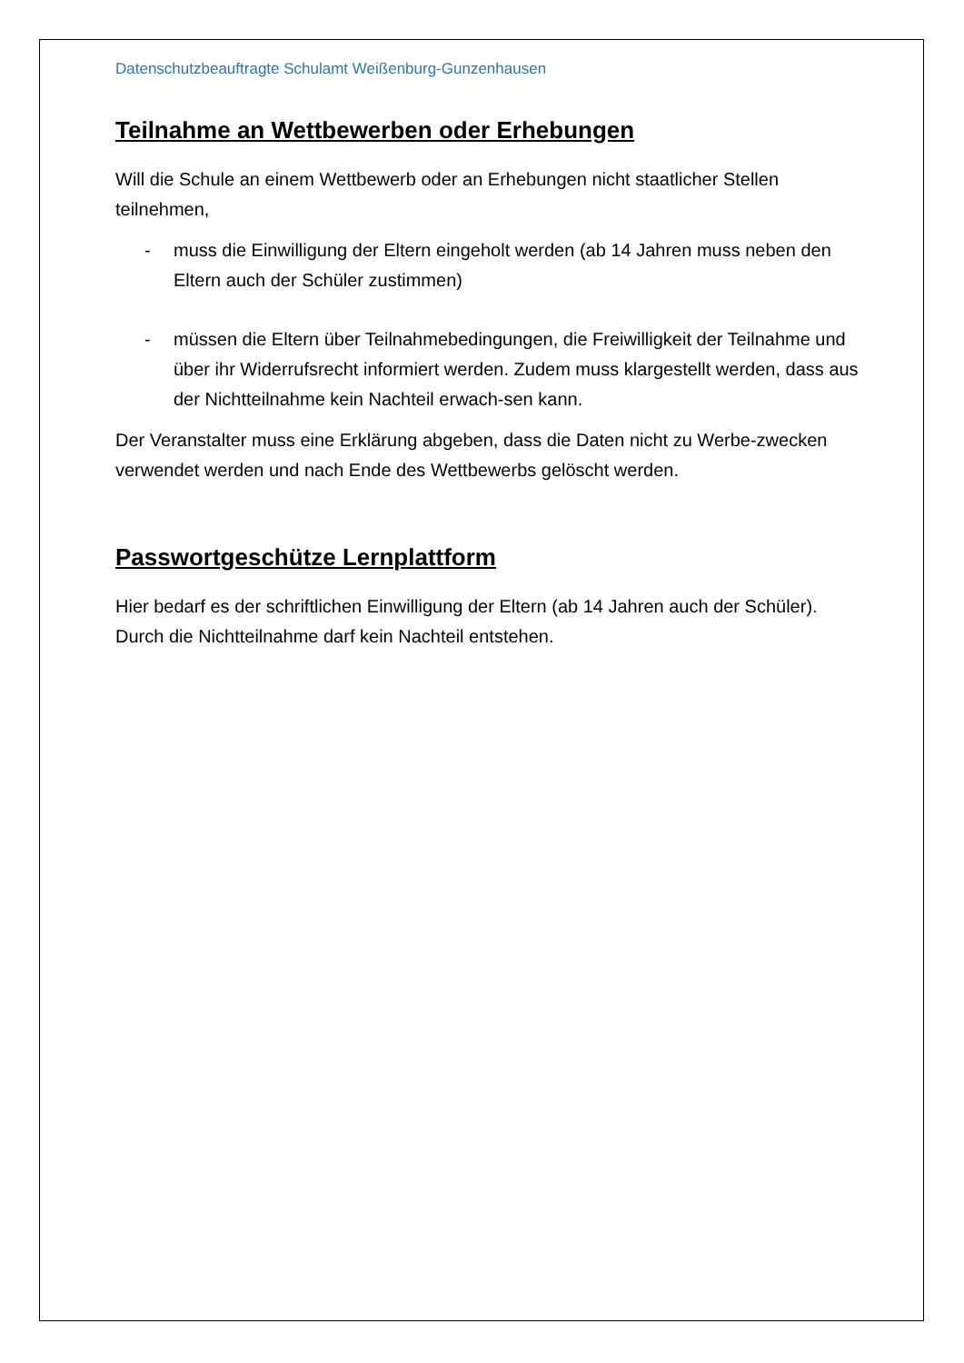Datenschutzbeauftragte Schulamt Weißenburg-Gunzenhausen
Teilnahme an Wettbewerben oder Erhebungen
Will die Schule an einem Wettbewerb oder an Erhebungen nicht staatlicher Stellen teilnehmen,
- muss die Einwilligung der Eltern eingeholt werden (ab 14 Jahren muss neben den Eltern auch der Schüler zustimmen)
- müssen die Eltern über Teilnahmebedingungen, die Freiwilligkeit der Teilnahme und über ihr Widerrufsrecht informiert werden. Zudem muss klargestellt werden, dass aus der Nichtteilnahme kein Nachteil erwach-sen kann.
Der Veranstalter muss eine Erklärung abgeben, dass die Daten nicht zu Werbe-zwecken verwendet werden und nach Ende des Wettbewerbs gelöscht werden.
Passwortgeschütze Lernplattform
Hier bedarf es der schriftlichen Einwilligung der Eltern (ab 14 Jahren auch der Schüler). Durch die Nichtteilnahme darf kein Nachteil entstehen.